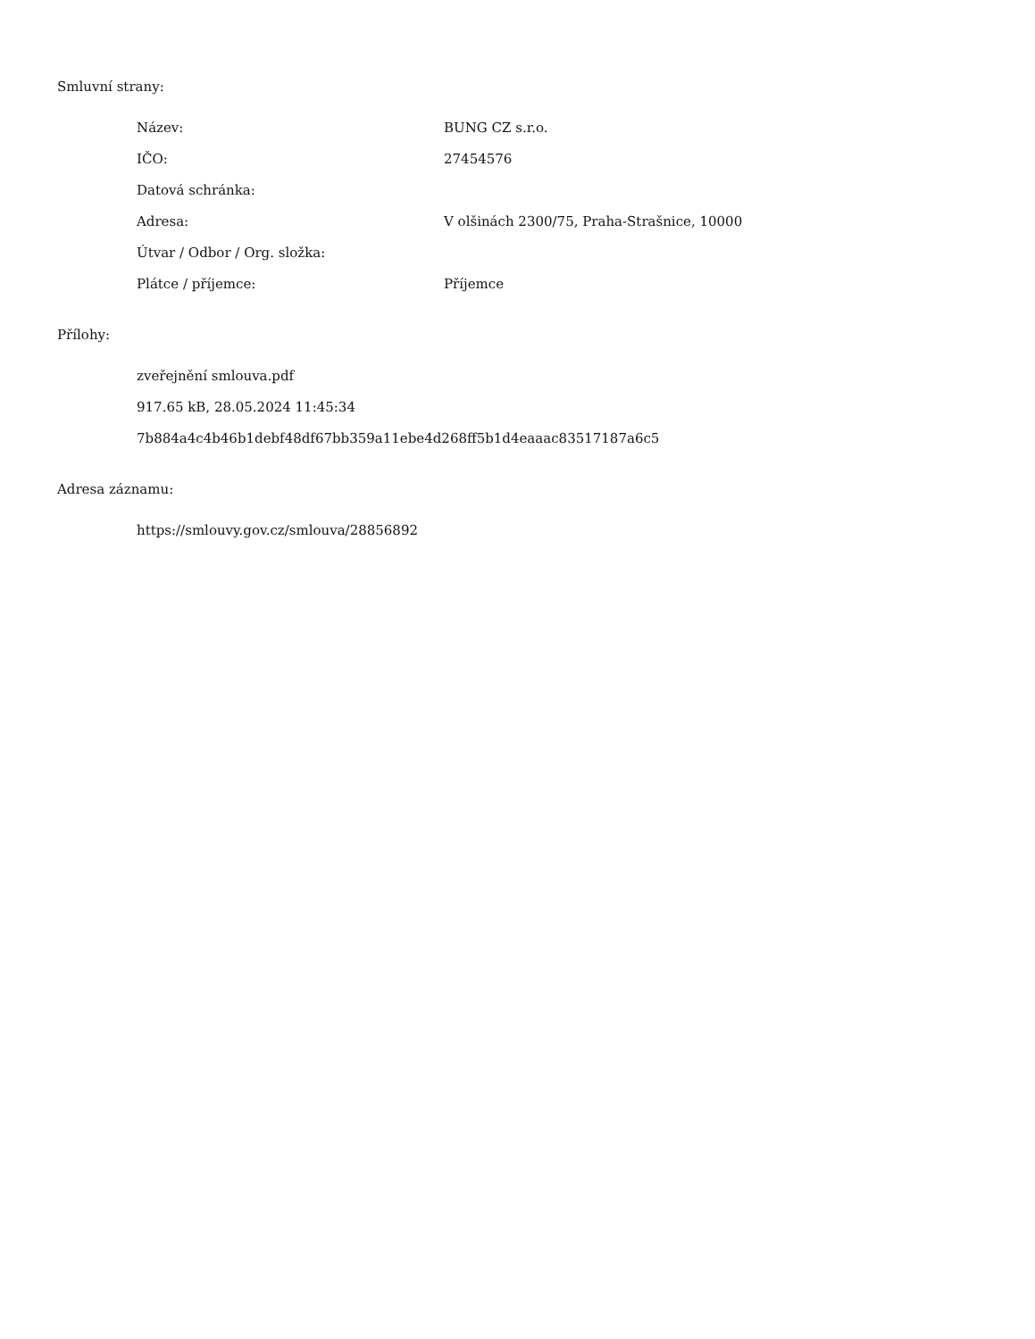Smluvní strany:
| Název: | BUNG CZ s.r.o. |
| IČO: | 27454576 |
| Datová schránka: | |
| Adresa: | V olšinách 2300/75, Praha-Strašnice, 10000 |
| Útvar / Odbor / Org. složka: | |
| Plátce / příjemce: | Příjemce |
Přílohy:
zveřejnění smlouva.pdf
917.65 kB, 28.05.2024 11:45:34
7b884a4c4b46b1debf48df67bb359a11ebe4d268ff5b1d4eaaac83517187a6c5
Adresa záznamu:
https://smlouvy.gov.cz/smlouva/28856892